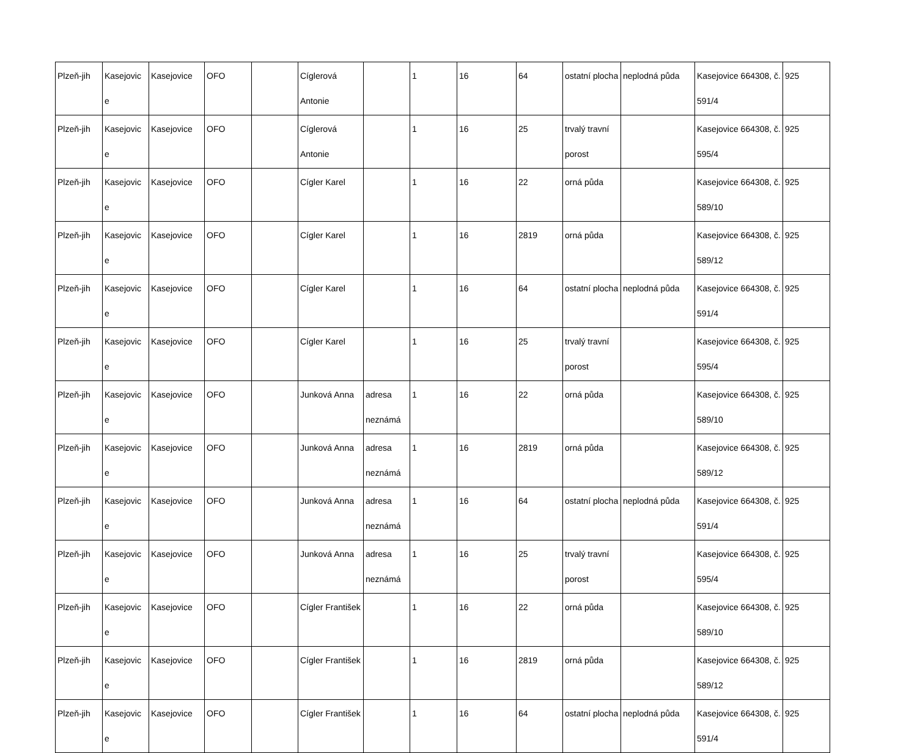| Plzeň-jih | Kasejovic e | Kasejovice | OFO | | Cíglerová Antonie | | 1 | 16 | 64 | ostatní plocha | neplodná půda | Kasejovice 664308, č. 591/4 | 925 |
| Plzeň-jih | Kasejovic e | Kasejovice | OFO | | Cíglerová Antonie | | 1 | 16 | 25 | trvalý travní porost | | Kasejovice 664308, č. 595/4 | 925 |
| Plzeň-jih | Kasejovic e | Kasejovice | OFO | | Cígler Karel | | 1 | 16 | 22 | orná půda | | Kasejovice 664308, č. 589/10 | 925 |
| Plzeň-jih | Kasejovic e | Kasejovice | OFO | | Cígler Karel | | 1 | 16 | 2819 | orná půda | | Kasejovice 664308, č. 589/12 | 925 |
| Plzeň-jih | Kasejovic e | Kasejovice | OFO | | Cígler Karel | | 1 | 16 | 64 | ostatní plocha | neplodná půda | Kasejovice 664308, č. 591/4 | 925 |
| Plzeň-jih | Kasejovic e | Kasejovice | OFO | | Cígler Karel | | 1 | 16 | 25 | trvalý travní porost | | Kasejovice 664308, č. 595/4 | 925 |
| Plzeň-jih | Kasejovic e | Kasejovice | OFO | | Junková Anna | adresa neznámá | 1 | 16 | 22 | orná půda | | Kasejovice 664308, č. 589/10 | 925 |
| Plzeň-jih | Kasejovic e | Kasejovice | OFO | | Junková Anna | adresa neznámá | 1 | 16 | 2819 | orná půda | | Kasejovice 664308, č. 589/12 | 925 |
| Plzeň-jih | Kasejovic e | Kasejovice | OFO | | Junková Anna | adresa neznámá | 1 | 16 | 64 | ostatní plocha | neplodná půda | Kasejovice 664308, č. 591/4 | 925 |
| Plzeň-jih | Kasejovic e | Kasejovice | OFO | | Junková Anna | adresa neznámá | 1 | 16 | 25 | trvalý travní porost | | Kasejovice 664308, č. 595/4 | 925 |
| Plzeň-jih | Kasejovic e | Kasejovice | OFO | | Cígler František | | 1 | 16 | 22 | orná půda | | Kasejovice 664308, č. 589/10 | 925 |
| Plzeň-jih | Kasejovic e | Kasejovice | OFO | | Cígler František | | 1 | 16 | 2819 | orná půda | | Kasejovice 664308, č. 589/12 | 925 |
| Plzeň-jih | Kasejovic e | Kasejovice | OFO | | Cígler František | | 1 | 16 | 64 | ostatní plocha | neplodná půda | Kasejovice 664308, č. 591/4 | 925 |